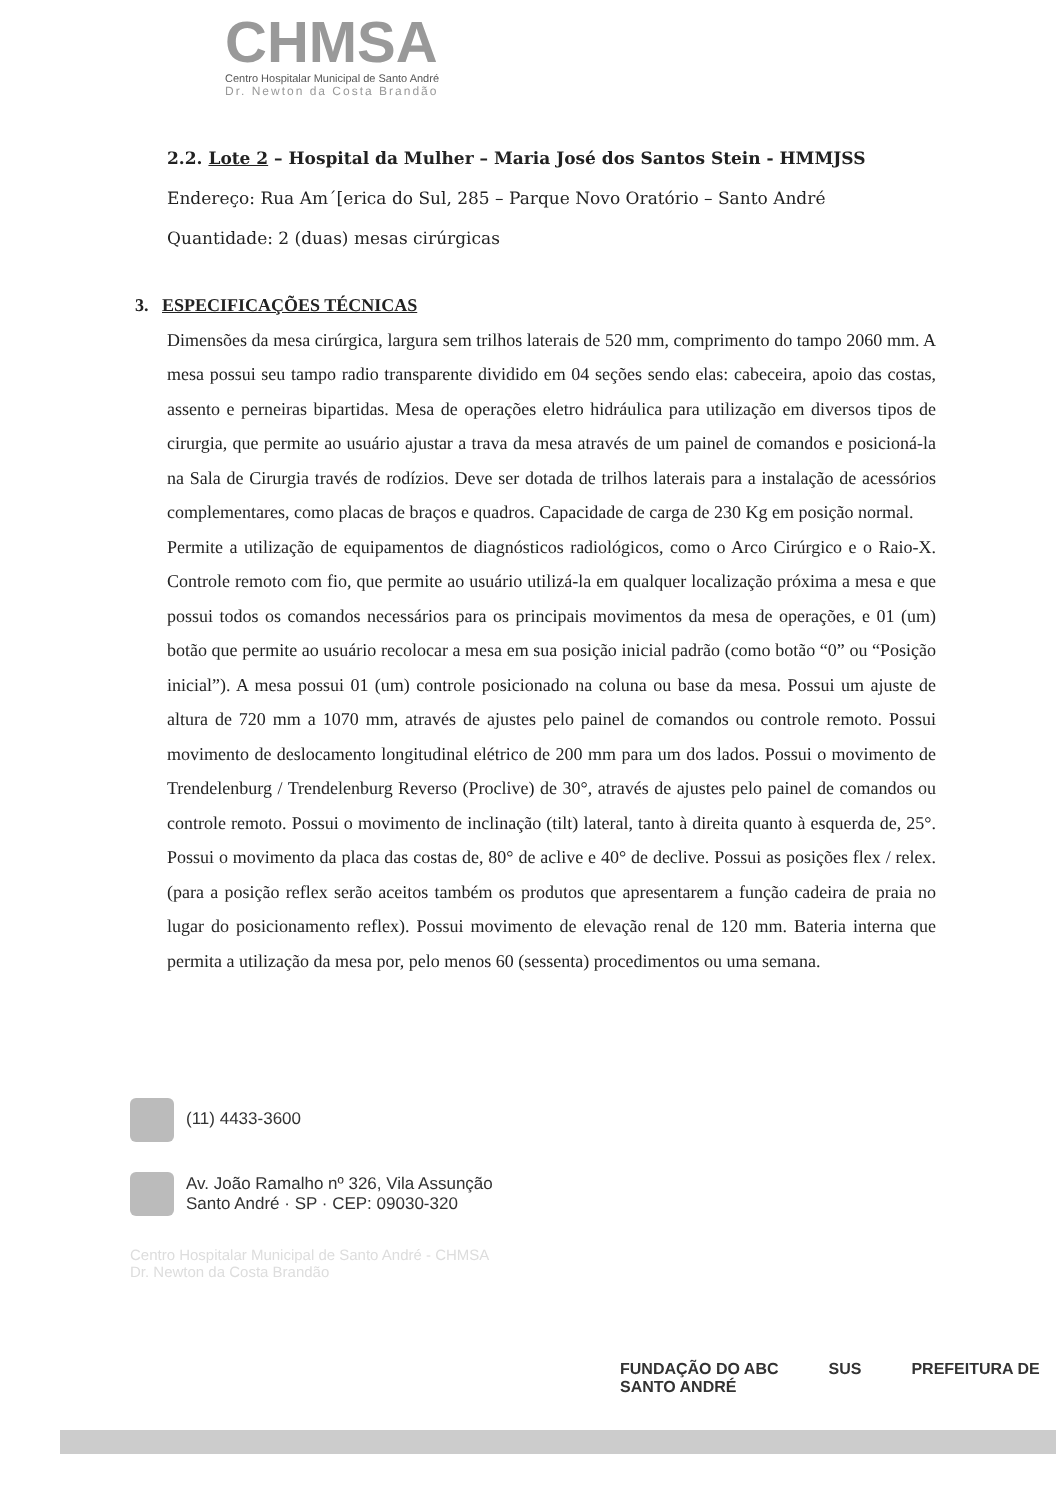CHMSA
Centro Hospitalar Municipal de Santo André
Dr. Newton da Costa Brandão
2.2. Lote 2 – Hospital da Mulher – Maria José dos Santos Stein - HMMJSS
Endereço: Rua Am´[erica do Sul, 285 – Parque Novo Oratório – Santo André
Quantidade: 2 (duas) mesas cirúrgicas
3. ESPECIFICAÇÕES TÉCNICAS
Dimensões da mesa cirúrgica, largura sem trilhos laterais de 520 mm, comprimento do tampo 2060 mm. A mesa possui seu tampo radio transparente dividido em 04 seções sendo elas: cabeceira, apoio das costas, assento e perneiras bipartidas. Mesa de operações eletro hidráulica para utilização em diversos tipos de cirurgia, que permite ao usuário ajustar a trava da mesa através de um painel de comandos e posicioná-la na Sala de Cirurgia través de rodízios. Deve ser dotada de trilhos laterais para a instalação de acessórios complementares, como placas de braços e quadros. Capacidade de carga de 230 Kg em posição normal.
Permite a utilização de equipamentos de diagnósticos radiológicos, como o Arco Cirúrgico e o Raio-X. Controle remoto com fio, que permite ao usuário utilizá-la em qualquer localização próxima a mesa e que possui todos os comandos necessários para os principais movimentos da mesa de operações, e 01 (um) botão que permite ao usuário recolocar a mesa em sua posição inicial padrão (como botão “0” ou “Posição inicial”). A mesa possui 01 (um) controle posicionado na coluna ou base da mesa. Possui um ajuste de altura de 720 mm a 1070 mm, através de ajustes pelo painel de comandos ou controle remoto. Possui movimento de deslocamento longitudinal elétrico de 200 mm para um dos lados. Possui o movimento de Trendelenburg / Trendelenburg Reverso (Proclive) de 30°, através de ajustes pelo painel de comandos ou controle remoto. Possui o movimento de inclinação (tilt) lateral, tanto à direita quanto à esquerda de, 25°. Possui o movimento da placa das costas de, 80° de aclive e 40° de declive. Possui as posições flex / relex. (para a posição reflex serão aceitos também os produtos que apresentarem a função cadeira de praia no lugar do posicionamento reflex). Possui movimento de elevação renal de 120 mm. Bateria interna que permita a utilização da mesa por, pelo menos 60 (sessenta) procedimentos ou uma semana.
(11) 4433-3600
Av. João Ramalho nº 326, Vila Assunção
Santo André · SP · CEP: 09030-320
Centro Hospitalar Municipal de Santo André - CHMSA
Dr. Newton da Costa Brandão
FUNDAÇÃO DO ABC SUS PREFEITURA DE SANTO ANDRÉ